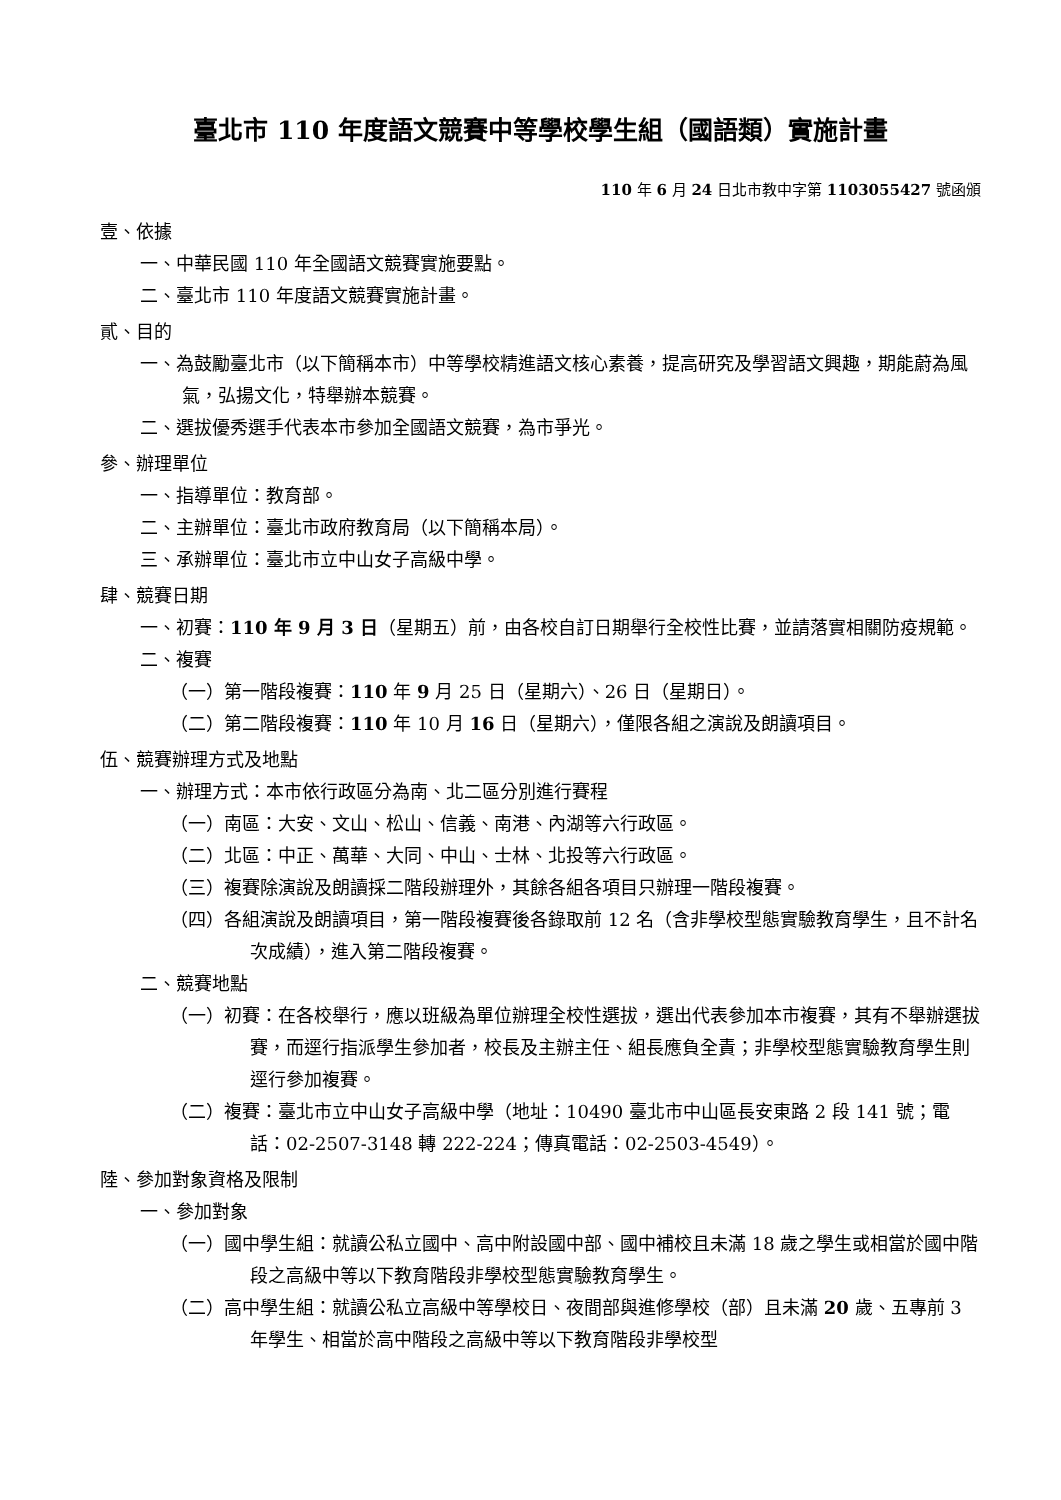臺北市 110 年度語文競賽中等學校學生組（國語類）實施計畫
110 年 6 月 24 日北市教中字第 1103055427 號函頒
壹、依據
一、中華民國 110 年全國語文競賽實施要點。
二、臺北市 110 年度語文競賽實施計畫。
貳、目的
一、為鼓勵臺北市（以下簡稱本市）中等學校精進語文核心素養，提高研究及學習語文興趣，期能蔚為風氣，弘揚文化，特舉辦本競賽。
二、選拔優秀選手代表本市參加全國語文競賽，為市爭光。
參、辦理單位
一、指導單位：教育部。
二、主辦單位：臺北市政府教育局（以下簡稱本局）。
三、承辦單位：臺北市立中山女子高級中學。
肆、競賽日期
一、初賽：110 年 9 月 3 日（星期五）前，由各校自訂日期舉行全校性比賽，並請落實相關防疫規範。
二、複賽
（一）第一階段複賽：110 年 9 月 25 日（星期六）、26 日（星期日）。
（二）第二階段複賽：110 年 10 月 16 日（星期六），僅限各組之演說及朗讀項目。
伍、競賽辦理方式及地點
一、辦理方式：本市依行政區分為南、北二區分別進行賽程
（一）南區：大安、文山、松山、信義、南港、內湖等六行政區。
（二）北區：中正、萬華、大同、中山、士林、北投等六行政區。
（三）複賽除演說及朗讀採二階段辦理外，其餘各組各項目只辦理一階段複賽。
（四）各組演說及朗讀項目，第一階段複賽後各錄取前 12 名（含非學校型態實驗教育學生，且不計名次成績），進入第二階段複賽。
二、競賽地點
（一）初賽：在各校舉行，應以班級為單位辦理全校性選拔，選出代表參加本市複賽，其有不舉辦選拔賽，而逕行指派學生參加者，校長及主辦主任、組長應負全責；非學校型態實驗教育學生則逕行參加複賽。
（二）複賽：臺北市立中山女子高級中學（地址：10490 臺北市中山區長安東路 2 段 141 號；電話：02-2507-3148 轉 222-224；傳真電話：02-2503-4549）。
陸、參加對象資格及限制
一、參加對象
（一）國中學生組：就讀公私立國中、高中附設國中部、國中補校且未滿 18 歲之學生或相當於國中階段之高級中等以下教育階段非學校型態實驗教育學生。
（二）高中學生組：就讀公私立高級中等學校日、夜間部與進修學校（部）且未滿 20 歲、五專前 3 年學生、相當於高中階段之高級中等以下教育階段非學校型